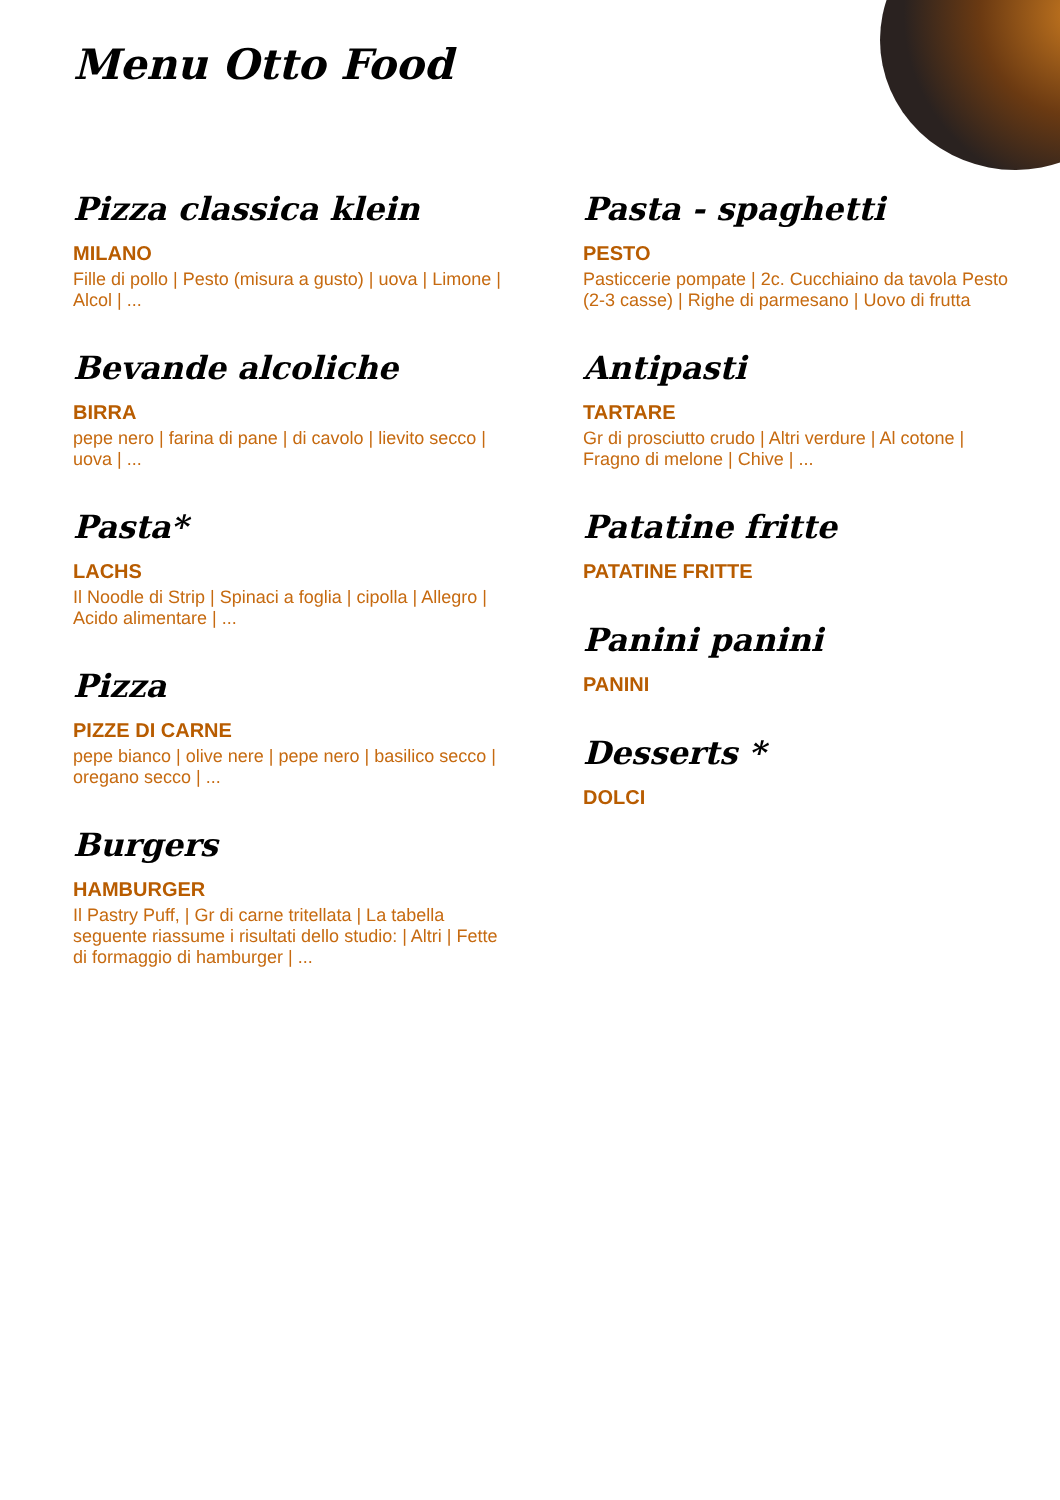Menu Otto Food
Pizza classica klein
MILANO
Fille di pollo | Pesto (misura a gusto) | uova | Limone | Alcol | ...
Bevande alcoliche
BIRRA
pepe nero | farina di pane | di cavolo | lievito secco | uova | ...
Pasta*
LACHS
Il Noodle di Strip | Spinaci a foglia | cipolla | Allegro | Acido alimentare | ...
Pizza
PIZZE DI CARNE
pepe bianco | olive nere | pepe nero | basilico secco | oregano secco | ...
Burgers
HAMBURGER
Il Pastry Puff, | Gr di carne tritellata | La tabella seguente riassume i risultati dello studio: | Altri | Fette di formaggio di hamburger | ...
Pasta - spaghetti
PESTO
Pasticcerie pompate | 2c. Cucchiaino da tavola Pesto (2-3 casse) | Righe di parmesano | Uovo di frutta
Antipasti
TARTARE
Gr di prosciutto crudo | Altri verdure | Al cotone | Fragno di melone | Chive | ...
Patatine fritte
PATATINE FRITTE
Panini panini
PANINI
Desserts *
DOLCI